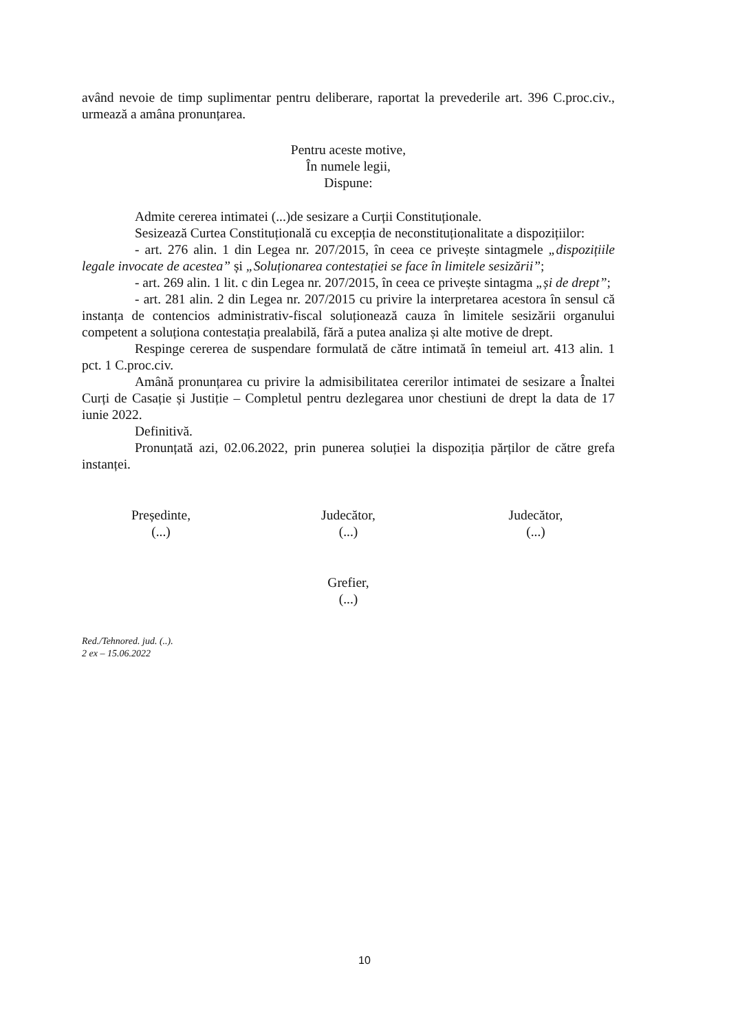având nevoie de timp suplimentar pentru deliberare, raportat la prevederile art. 396 C.proc.civ., urmează a amâna pronunțarea.
Pentru aceste motive,
În numele legii,
Dispune:
Admite cererea intimatei (...)de sesizare a Curții Constituționale.
Sesizează Curtea Constituțională cu excepția de neconstituționalitate a dispozițiilor:
- art. 276 alin. 1 din Legea nr. 207/2015, în ceea ce privește sintagmele „dispozițiile legale invocate de acestea” și „Soluționarea contestației se face în limitele sesizării”;
- art. 269 alin. 1 lit. c din Legea nr. 207/2015, în ceea ce privește sintagma „și de drept”;
- art. 281 alin. 2 din Legea nr. 207/2015 cu privire la interpretarea acestora în sensul că instanța de contencios administrativ-fiscal soluționează cauza în limitele sesizării organului competent a soluționa contestația prealabilă, fără a putea analiza și alte motive de drept.
Respinge cererea de suspendare formulată de către intimată în temeiul art. 413 alin. 1 pct. 1 C.proc.civ.
Amână pronunțarea cu privire la admisibilitatea cererilor intimatei de sesizare a Înaltei Curți de Casație și Justiție – Completul pentru dezlegarea unor chestiuni de drept la data de 17 iunie 2022.
Definitivă.
Pronunțată azi, 02.06.2022, prin punerea soluției la dispoziția părților de către grefa instanței.
Președinte,
(...)
Judecător,
(...)
Judecător,
(...)
Grefier,
(...)
Red./Tehnored. jud. (..).
2 ex – 15.06.2022
10